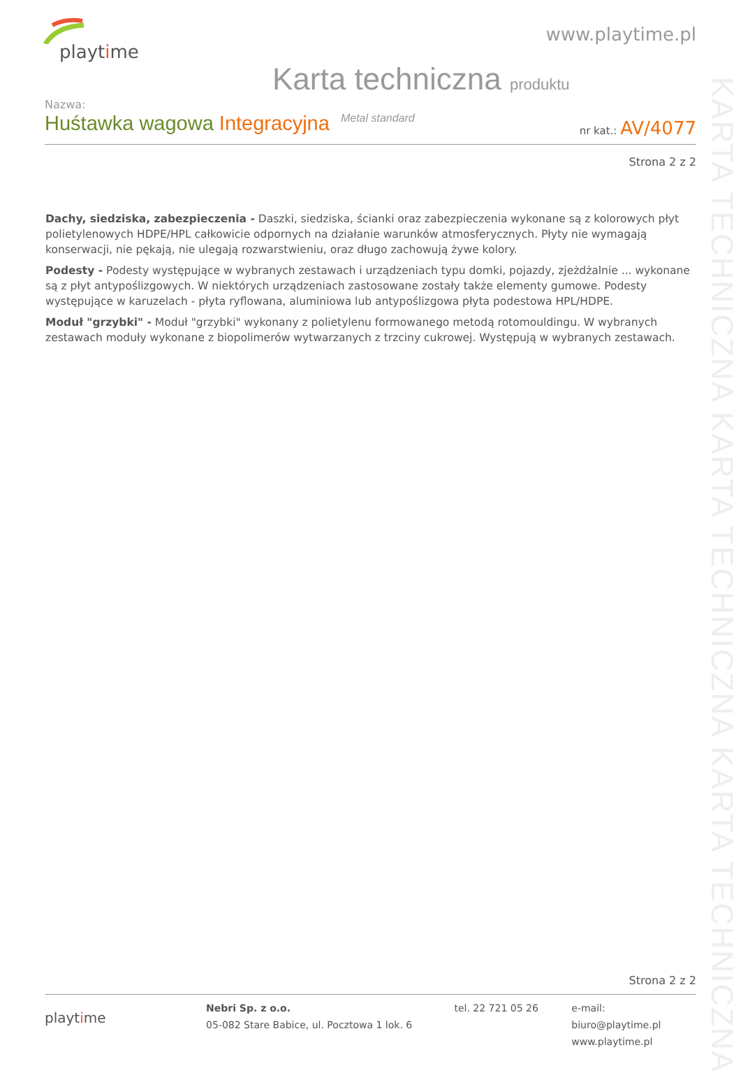playtime
www.playtime.pl
Karta techniczna produktu
Nazwa:
Huśtawka wagowa Integracyjna Metal standard
nr kat.: AV/4077
Strona 2 z 2
Dachy, siedziska, zabezpieczenia - Daszki, siedziska, ścianki oraz zabezpieczenia wykonane są z kolorowych płyt polietylenowych HDPE/HPL całkowicie odpornych na działanie warunków atmosferycznych. Płyty nie wymagają konserwacji, nie pękają, nie ulegają rozwarstwieniu, oraz długo zachowują żywe kolory.
Podesty - Podesty występujące w wybranych zestawach i urządzeniach typu domki, pojazdy, zjeżdżalnie ... wykonane są z płyt antypoślizgowych. W niektórych urządzeniach zastosowane zostały także elementy gumowe. Podesty występujące w karuzelach - płyta ryflowana, aluminiowa lub antypoślizgowa płyta podestowa HPL/HDPE.
Moduł "grzybki" - Moduł "grzybki" wykonany z polietylenu formowanego metodą rotomouldingu. W wybranych zestawach moduły wykonane z biopolimerów wytwarzanych z trzciny cukrowej. Występują w wybranych zestawach.
KARTA TECHNICZNA KARTA TECHNICZNA KARTA TECHNICZNA
Strona 2 z 2
playtime
Nebri Sp. z o.o.
05-082 Stare Babice, ul. Pocztowa 1 lok. 6
tel. 22 721 05 26 e-mail: biuro@playtime.pl
www.playtime.pl